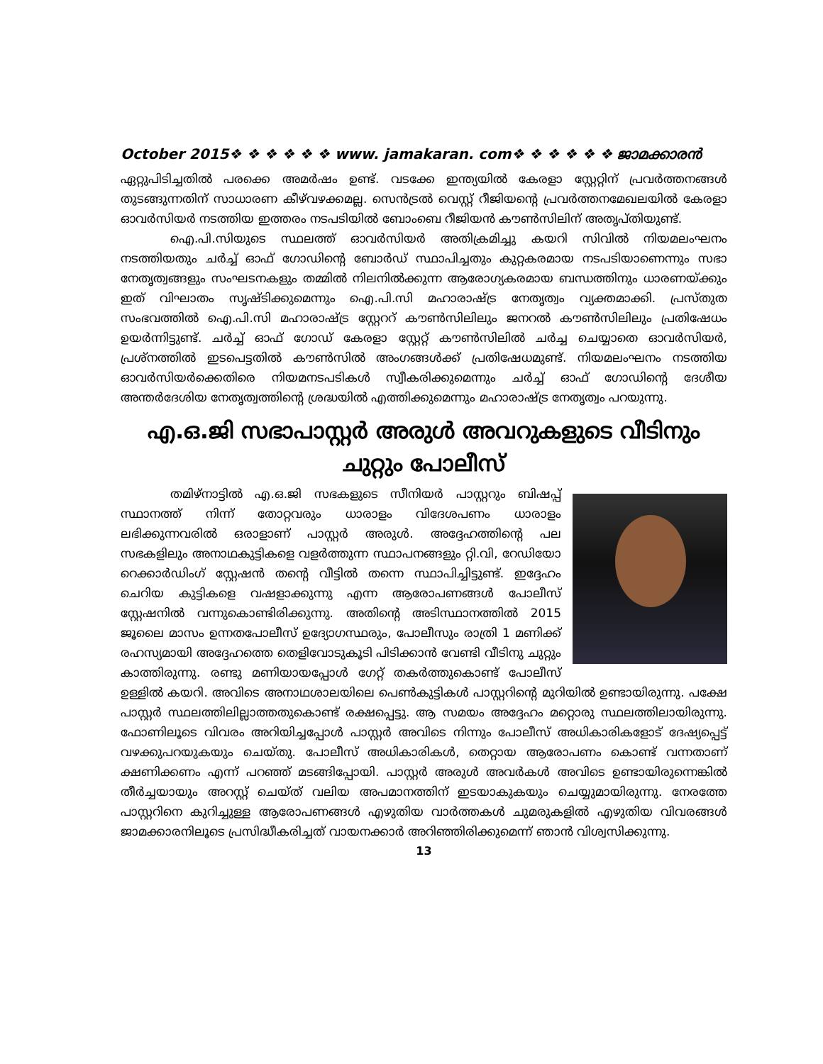October 2015❖ ❖ ❖ ❖ ❖ ❖ www. jamakaran. com❖ ❖ ❖ ❖ ❖ ❖ ജാമക്കാരൻ
ഏറ്റുപിടിച്ചതിൽ പരക്കെ അമർഷം ഉണ്ട്. വടക്കേ ഇന്ത്യയിൽ കേരളാ സ്റ്റേറ്റിന് പ്രവർത്തനങ്ങൾ തുടങ്ങുന്നതിന് സാധാരണ കീഴ്‌വഴക്കമല്ല. സെൻട്രൽ വെസ്റ്റ് റീജിയന്റെ പ്രവർത്തനമേഖലയിൽ കേരളാ ഓവർസിയർ നടത്തിയ ഇത്തരം നടപടിയിൽ ബോംബെ റീജിയൻ കൗൺസിലിന് അതൃപ്തിയുണ്ട്.
ഐ.പി.സിയുടെ സ്ഥലത്ത് ഓവർസിയർ അതിക്രമിച്ചു കയറി സിവിൽ നിയമലംഘനം നടത്തിയതും ചർച്ച് ഓഫ് ഗോഡിന്റെ ബോർഡ് സ്ഥാപിച്ചതും കുറ്റകരമായ നടപടിയാണെന്നും സഭാ നേതൃത്വങ്ങളും സംഘടനകളും തമ്മിൽ നിലനിൽക്കുന്ന ആരോഗ്യകരമായ ബന്ധത്തിനും ധാരണയ്ക്കും ഇത് വിഘാതം സൃഷ്ടിക്കുമെന്നും ഐ.പി.സി മഹാരാഷ്ട്ര നേതൃത്വം വ്യക്തമാക്കി. പ്രസ്തുത സംഭവത്തിൽ ഐ.പി.സി മഹാരാഷ്ട്ര സ്റ്റേററ് കൗൺസിലിലും ജനറൽ കൗൺസിലിലും പ്രതിഷേധം ഉയർന്നിട്ടുണ്ട്. ചർച്ച് ഓഫ് ഗോഡ് കേരളാ സ്റ്റേറ്റ് കൗൺസിലിൽ ചർച്ച ചെയ്യാതെ ഓവർസിയർ, പ്രശ്നത്തിൽ ഇടപെട്ടതിൽ കൗൺസിൽ അംഗങ്ങൾക്ക് പ്രതിഷേധമുണ്ട്. നിയമലംഘനം നടത്തിയ ഓവർസിയർക്കെതിരെ നിയമനടപടികൾ സ്വീകരിക്കുമെന്നും ചർച്ച് ഓഫ് ഗോഡിന്റെ ദേശീയ അന്തർദേശിയ നേതൃത്വത്തിന്റെ ശ്രദ്ധയിൽ എത്തിക്കുമെന്നും മഹാരാഷ്ട്ര നേതൃത്വം പറയുന്നു.
എ.ഒ.ജി സഭാപാസ്റ്റർ അരുൾ അവറുകളുടെ വീടിനും ചുറ്റും പോലീസ്
തമിഴ്നാട്ടിൽ എ.ഒ.ജി സഭകളുടെ സീനിയർ പാസ്റ്ററും ബിഷപ്പ് സ്ഥാനത്ത് നിന്ന് തോറ്റവരും ധാരാളം വിദേശപണം ധാരാളം ലഭിക്കുന്നവരിൽ ഒരാളാണ് പാസ്റ്റർ അരുൾ. അദ്ദേഹത്തിന്റെ പല സഭകളിലും അനാഥകുട്ടികളെ വളർത്തുന്ന സ്ഥാപനങ്ങളും റ്റി.വി, റേഡിയോ റെക്കാർഡിംഗ് സ്റ്റേഷൻ തന്റെ വീട്ടിൽ തന്നെ സ്ഥാപിച്ചിട്ടുണ്ട്. ഇദ്ദേഹം ചെറിയ കുട്ടികളെ വഷളാക്കുന്നു എന്ന ആരോപണങ്ങൾ പോലീസ് സ്റ്റേഷനിൽ വന്നുകൊണ്ടിരിക്കുന്നു. അതിന്റെ അടിസ്ഥാനത്തിൽ 2015 ജൂലൈ മാസം ഉന്നതപോലീസ് ഉദ്യോഗസ്ഥരും, പോലീസും രാത്രി 1 മണിക്ക് രഹസ്യമായി അദ്ദേഹത്തെ തെളിവോടുകൂടി പിടിക്കാൻ വേണ്ടി വീടിനു ചുറ്റും കാത്തിരുന്നു. രണ്ടു മണിയായപ്പോൾ ഗേറ്റ് തകർത്തുകൊണ്ട് പോലീസ് ഉള്ളിൽ കയറി. അവിടെ അനാഥശാലയിലെ പെൺകുട്ടികൾ പാസ്റ്ററിന്റെ മുറിയിൽ ഉണ്ടായിരുന്നു. പക്ഷേ പാസ്റ്റർ സ്ഥലത്തിലില്ലാത്തതുകൊണ്ട് രക്ഷപ്പെട്ടു. ആ സമയം അദ്ദേഹം മറ്റൊരു സ്ഥലത്തിലായിരുന്നു. ഫോണിലൂടെ വിവരം അറിയിച്ചപ്പോൾ പാസ്റ്റർ അവിടെ നിന്നും പോലീസ് അധികാരികളോട് ദേഷ്യപ്പെട്ട് വഴക്കുപറയുകയും ചെയ്തു. പോലീസ് അധികാരികൾ, തെറ്റായ ആരോപണം കൊണ്ട് വന്നതാണ് ക്ഷണിക്കണം എന്ന് പറഞ്ഞ് മടങ്ങിപ്പോയി. പാസ്റ്റർ അരുൾ അവർകൾ അവിടെ ഉണ്ടായിരുന്നെങ്കിൽ തീർച്ചയായും അറസ്റ്റ് ചെയ്ത് വലിയ അപമാനത്തിന് ഇടയാകുകയും ചെയ്യുമായിരുന്നു. നേരത്തേ പാസ്റ്ററിനെ കുറിച്ചുള്ള ആരോപണങ്ങൾ എഴുതിയ വാർത്തകൾ ചുമരുകളിൽ എഴുതിയ വിവരങ്ങൾ ജാമക്കാരനിലൂടെ പ്രസിദ്ധീകരിച്ചത് വായനക്കാർ അറിഞ്ഞിരിക്കുമെന്ന് ഞാൻ വിശ്വസിക്കുന്നു.
13